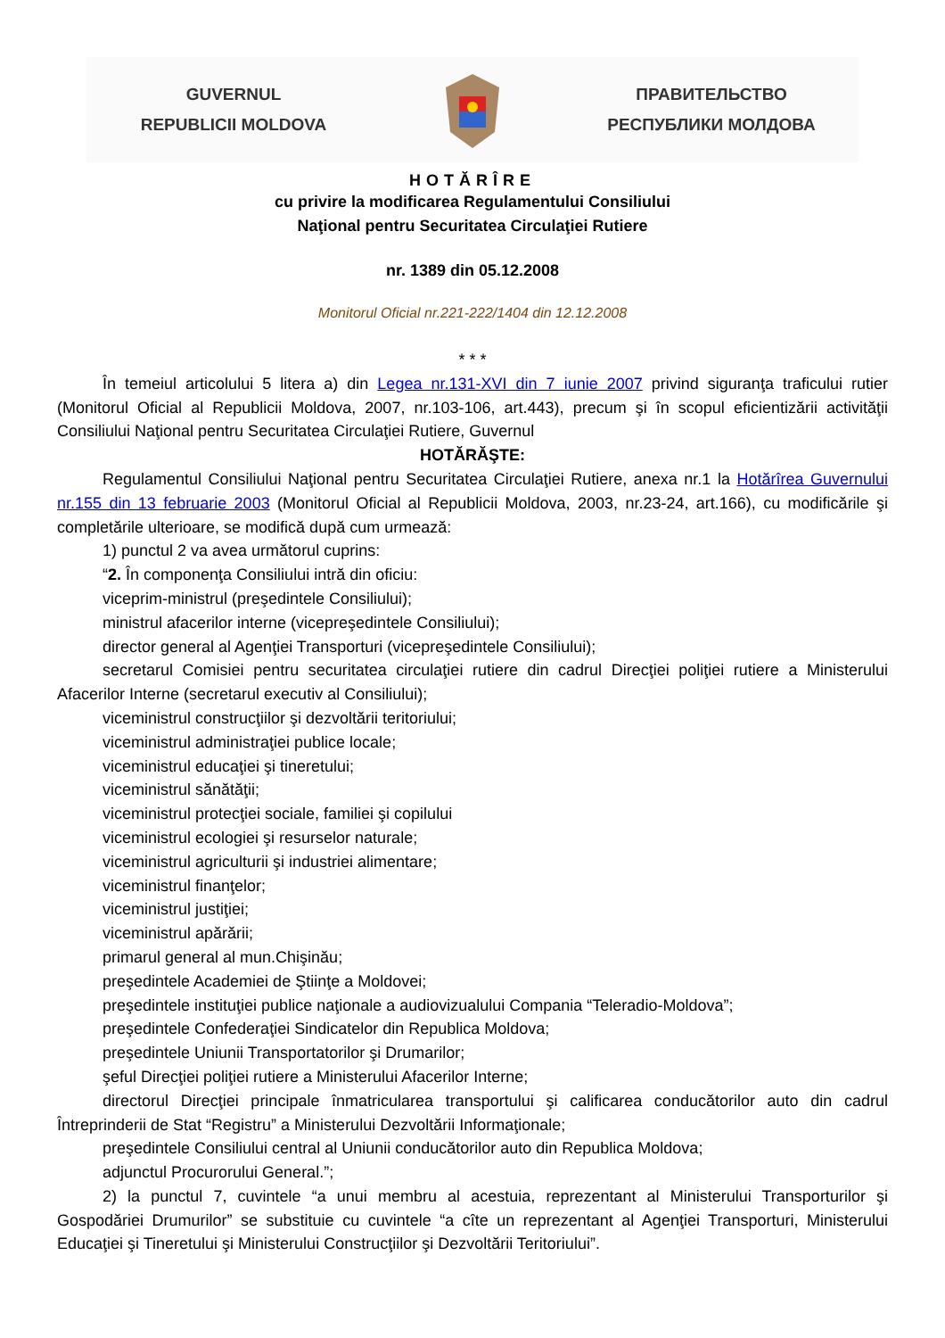GUVERNUL
REPUBLICII MOLDOVA
ПРАВИТЕЛЬСТВО
РЕСПУБЛИКИ МОЛДОВА
HOTĂRÎRE
cu privire la modificarea Regulamentului Consiliului
Naţional pentru Securitatea Circulaţiei Rutiere
nr. 1389 din 05.12.2008
Monitorul Oficial nr.221-222/1404 din 12.12.2008
* * *
În temeiul articolului 5 litera a) din Legea nr.131-XVI din 7 iunie 2007 privind siguranţa traficului rutier (Monitorul Oficial al Republicii Moldova, 2007, nr.103-106, art.443), precum şi în scopul eficientizării activităţii Consiliului Naţional pentru Securitatea Circulaţiei Rutiere, Guvernul
HOTĂRĂŞTE:
Regulamentul Consiliului Naţional pentru Securitatea Circulaţiei Rutiere, anexa nr.1 la Hotărîrea Guvernului nr.155 din 13 februarie 2003 (Monitorul Oficial al Republicii Moldova, 2003, nr.23-24, art.166), cu modificările şi completările ulterioare, se modifică după cum urmează:
1) punctul 2 va avea următorul cuprins:
“2. În componenţa Consiliului intră din oficiu:
viceprim-ministrul (preşedintele Consiliului);
ministrul afacerilor interne (vicepreşedintele Consiliului);
director general al Agenţiei Transporturi (vicepreşedintele Consiliului);
secretarul Comisiei pentru securitatea circulaţiei rutiere din cadrul Direcţiei poliţiei rutiere a Ministerului Afacerilor Interne (secretarul executiv al Consiliului);
viceministrul construcţiilor şi dezvoltării teritoriului;
viceministrul administraţiei publice locale;
viceministrul educaţiei şi tineretului;
viceministrul sănătăţii;
viceministrul protecţiei sociale, familiei şi copilului
viceministrul ecologiei şi resurselor naturale;
viceministrul agriculturii şi industriei alimentare;
viceministrul finanţelor;
viceministrul justiţiei;
viceministrul apărării;
primarul general al mun.Chişinău;
preşedintele Academiei de Ştiinţe a Moldovei;
preşedintele instituţiei publice naţionale a audiovizualului Compania “Teleradio-Moldova”;
preşedintele Confederaţiei Sindicatelor din Republica Moldova;
preşedintele Uniunii Transportatorilor şi Drumarilor;
şeful Direcţiei poliţiei rutiere a Ministerului Afacerilor Interne;
directorul Direcţiei principale înmatricularea transportului şi calificarea conducătorilor auto din cadrul Întreprinderii de Stat “Registru” a Ministerului Dezvoltării Informaţionale;
preşedintele Consiliului central al Uniunii conducătorilor auto din Republica Moldova;
adjunctul Procurorului General.”;
2) la punctul 7, cuvintele “a unui membru al acestuia, reprezentant al Ministerului Transporturilor şi Gospodăriei Drumurilor” se substituie cu cuvintele “a cîte un reprezentant al Agenţiei Transporturi, Ministerului Educaţiei şi Tineretului şi Ministerului Construcţiilor şi Dezvoltării Teritoriului”.